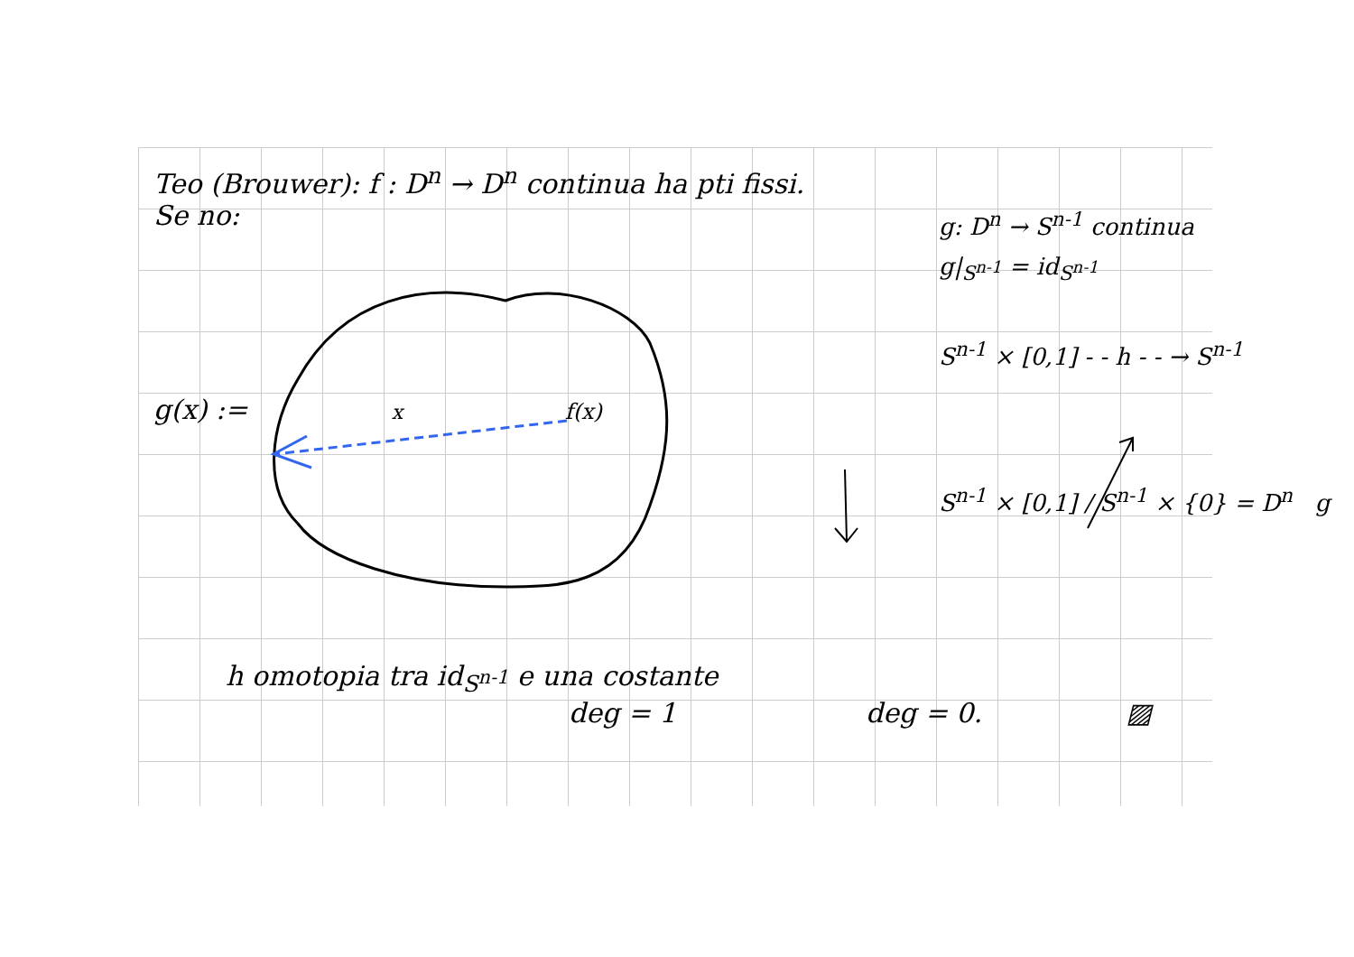Teo (Brouwer): f : D<sup>n</sup> → D<sup>n</sup> continua ha pti fissi.
Se no:
g(x) := x f(x)
g: D<sup>n</sup> → S<sup>n-1</sup> continua
g|<sub>S<sup>n-1</sup></sub> = id<sub>S<sup>n-1</sup></sub>
S<sup>n-1</sup> × [0,1] - - h - - → S<sup>n-1</sup>
S<sup>n-1</sup> × [0,1] / S<sup>n-1</sup> × {0} = D<sup>n</sup> g
h omotopia tra id<sub>S<sup>n-1</sup></sub> e una costante
deg = 1 deg = 0. ▨